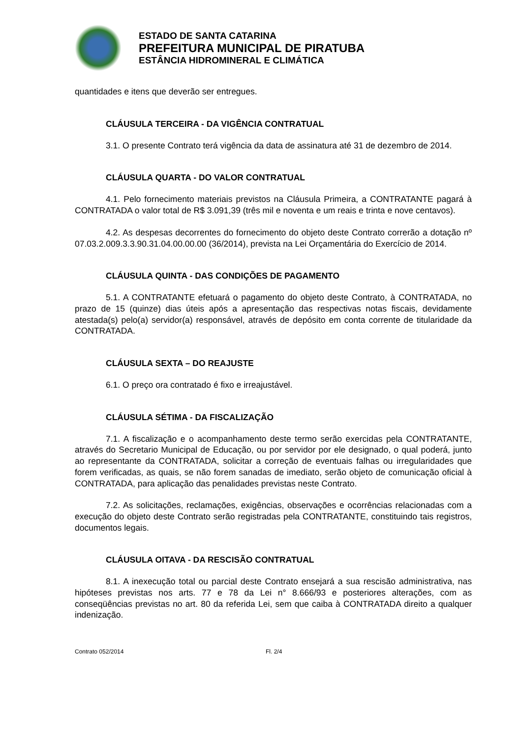ESTADO DE SANTA CATARINA
PREFEITURA MUNICIPAL DE PIRATUBA
ESTÂNCIA HIDROMINERAL E CLIMÁTICA
quantidades e itens que deverão ser entregues.
CLÁUSULA TERCEIRA - DA VIGÊNCIA CONTRATUAL
3.1. O presente Contrato terá vigência da data de assinatura até 31 de dezembro de 2014.
CLÁUSULA QUARTA - DO VALOR CONTRATUAL
4.1. Pelo fornecimento materiais previstos na Cláusula Primeira, a CONTRATANTE pagará à CONTRATADA o valor total de R$ 3.091,39 (três mil e noventa e um reais e trinta e nove centavos).
4.2. As despesas decorrentes do fornecimento do objeto deste Contrato correrão a dotação nº 07.03.2.009.3.3.90.31.04.00.00.00 (36/2014), prevista na Lei Orçamentária do Exercício de 2014.
CLÁUSULA QUINTA - DAS CONDIÇÕES DE PAGAMENTO
5.1. A CONTRATANTE efetuará o pagamento do objeto deste Contrato, à CONTRATADA, no prazo de 15 (quinze) dias úteis após a apresentação das respectivas notas fiscais, devidamente atestada(s) pelo(a) servidor(a) responsável, através de depósito em conta corrente de titularidade da CONTRATADA.
CLÁUSULA SEXTA – DO REAJUSTE
6.1. O preço ora contratado é fixo e irreajustável.
CLÁUSULA SÉTIMA - DA FISCALIZAÇÃO
7.1. A fiscalização e o acompanhamento deste termo serão exercidas pela CONTRATANTE, através do Secretario Municipal de Educação, ou por servidor por ele designado, o qual poderá, junto ao representante da CONTRATADA, solicitar a correção de eventuais falhas ou irregularidades que forem verificadas, as quais, se não forem sanadas de imediato, serão objeto de comunicação oficial à CONTRATADA, para aplicação das penalidades previstas neste Contrato.
7.2. As solicitações, reclamações, exigências, observações e ocorrências relacionadas com a execução do objeto deste Contrato serão registradas pela CONTRATANTE, constituindo tais registros, documentos legais.
CLÁUSULA OITAVA - DA RESCISÃO CONTRATUAL
8.1. A inexecução total ou parcial deste Contrato ensejará a sua rescisão administrativa, nas hipóteses previstas nos arts. 77 e 78 da Lei n° 8.666/93 e posteriores alterações, com as conseqüências previstas no art. 80 da referida Lei, sem que caiba à CONTRATADA direito a qualquer indenização.
Contrato 052/2014 Fl. 2/4